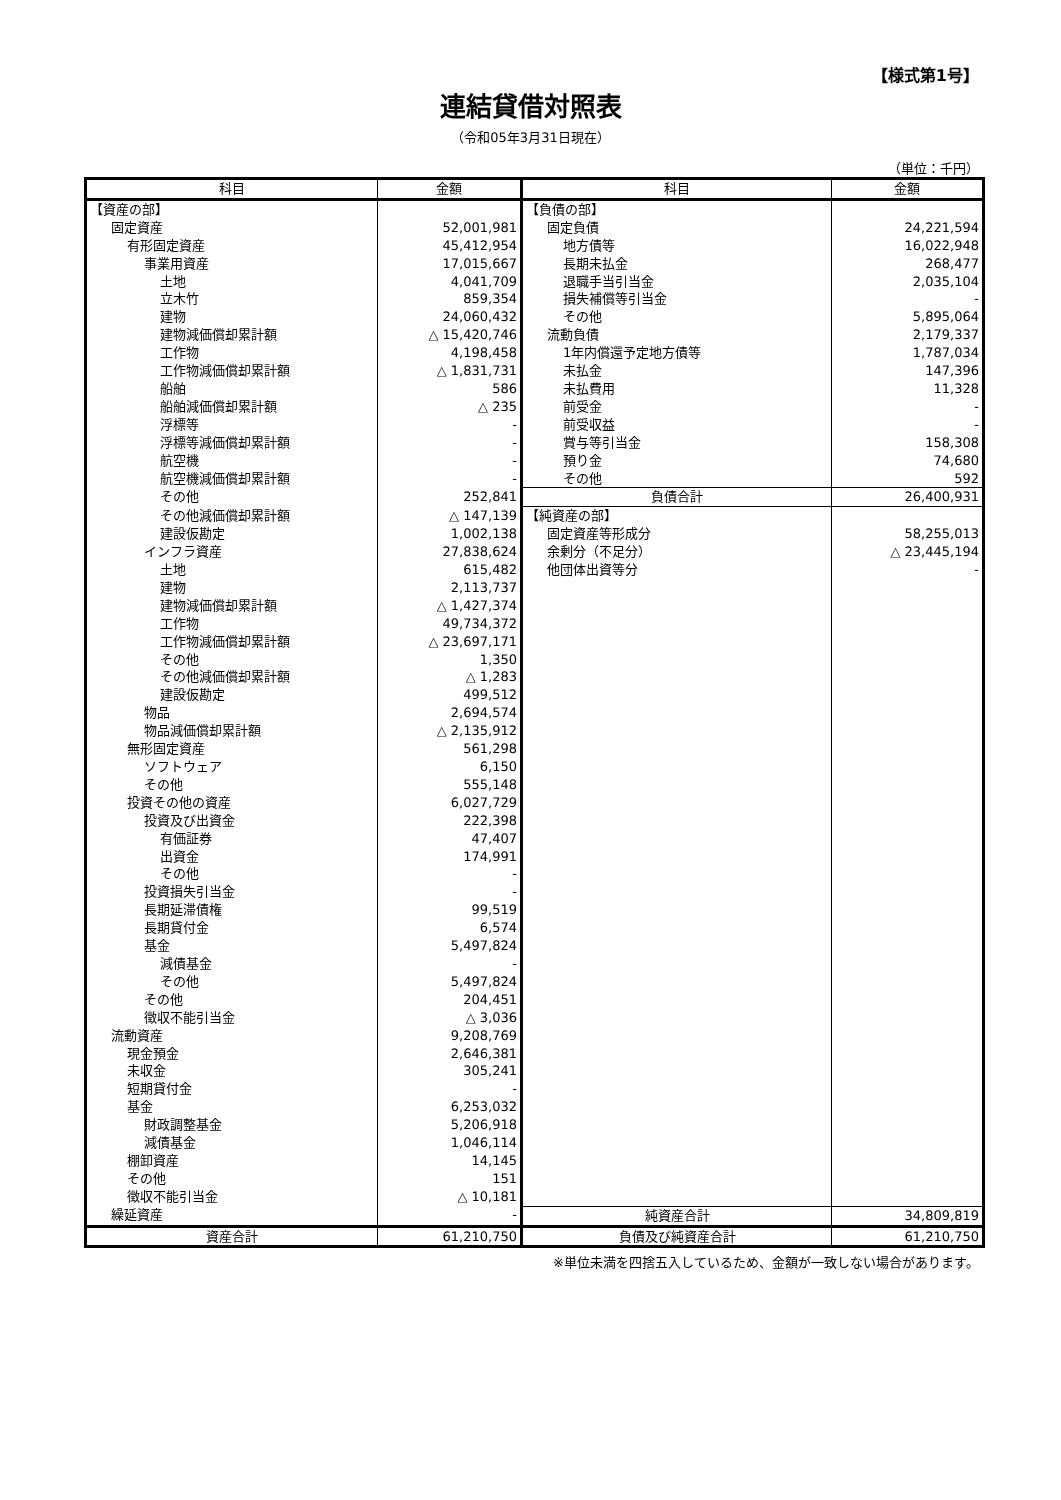【様式第1号】
連結貸借対照表
（令和05年3月31日現在）
（単位：千円）
| 科目 | 金額 | 科目 | 金額 |
| --- | --- | --- | --- |
| 【資産の部】 | | 【負債の部】 | |
| 固定資産 | 52,001,981 | 固定負債 | 24,221,594 |
| 有形固定資産 | 45,412,954 | 地方債等 | 16,022,948 |
| 事業用資産 | 17,015,667 | 長期未払金 | 268,477 |
| 土地 | 4,041,709 | 退職手当引当金 | 2,035,104 |
| 立木竹 | 859,354 | 損失補償等引当金 | - |
| 建物 | 24,060,432 | その他 | 5,895,064 |
| 建物減価償却累計額 | △ 15,420,746 | 流動負債 | 2,179,337 |
| 工作物 | 4,198,458 | 1年内償還予定地方債等 | 1,787,034 |
| 工作物減価償却累計額 | △ 1,831,731 | 未払金 | 147,396 |
| 船舶 | 586 | 未払費用 | 11,328 |
| 船舶減価償却累計額 | △ 235 | 前受金 | - |
| 浮標等 | - | 前受収益 | - |
| 浮標等減価償却累計額 | - | 賞与等引当金 | 158,308 |
| 航空機 | - | 預り金 | 74,680 |
| 航空機減価償却累計額 | - | その他 | 592 |
| その他 | 252,841 | 負債合計 | 26,400,931 |
| その他減価償却累計額 | △ 147,139 | 【純資産の部】 | |
| 建設仮勘定 | 1,002,138 | 固定資産等形成分 | 58,255,013 |
| インフラ資産 | 27,838,624 | 余剰分（不足分） | △ 23,445,194 |
| 土地 | 615,482 | 他団体出資等分 | - |
| 建物 | 2,113,737 | | |
| 建物減価償却累計額 | △ 1,427,374 | | |
| 工作物 | 49,734,372 | | |
| 工作物減価償却累計額 | △ 23,697,171 | | |
| その他 | 1,350 | | |
| その他減価償却累計額 | △ 1,283 | | |
| 建設仮勘定 | 499,512 | | |
| 物品 | 2,694,574 | | |
| 物品減価償却累計額 | △ 2,135,912 | | |
| 無形固定資産 | 561,298 | | |
| ソフトウェア | 6,150 | | |
| その他 | 555,148 | | |
| 投資その他の資産 | 6,027,729 | | |
| 投資及び出資金 | 222,398 | | |
| 有価証券 | 47,407 | | |
| 出資金 | 174,991 | | |
| その他 | - | | |
| 投資損失引当金 | - | | |
| 長期延滞債権 | 99,519 | | |
| 長期貸付金 | 6,574 | | |
| 基金 | 5,497,824 | | |
| 減債基金 | - | | |
| その他 | 5,497,824 | | |
| その他 | 204,451 | | |
| 徴収不能引当金 | △ 3,036 | | |
| 流動資産 | 9,208,769 | | |
| 現金預金 | 2,646,381 | | |
| 未収金 | 305,241 | | |
| 短期貸付金 | - | | |
| 基金 | 6,253,032 | | |
| 財政調整基金 | 5,206,918 | | |
| 減債基金 | 1,046,114 | | |
| 棚卸資産 | 14,145 | | |
| その他 | 151 | | |
| 徴収不能引当金 | △ 10,181 | | |
| 繰延資産 | - | 純資産合計 | 34,809,819 |
| 資産合計 | 61,210,750 | 負債及び純資産合計 | 61,210,750 |
※単位未満を四捨五入しているため、金額が一致しない場合があります。